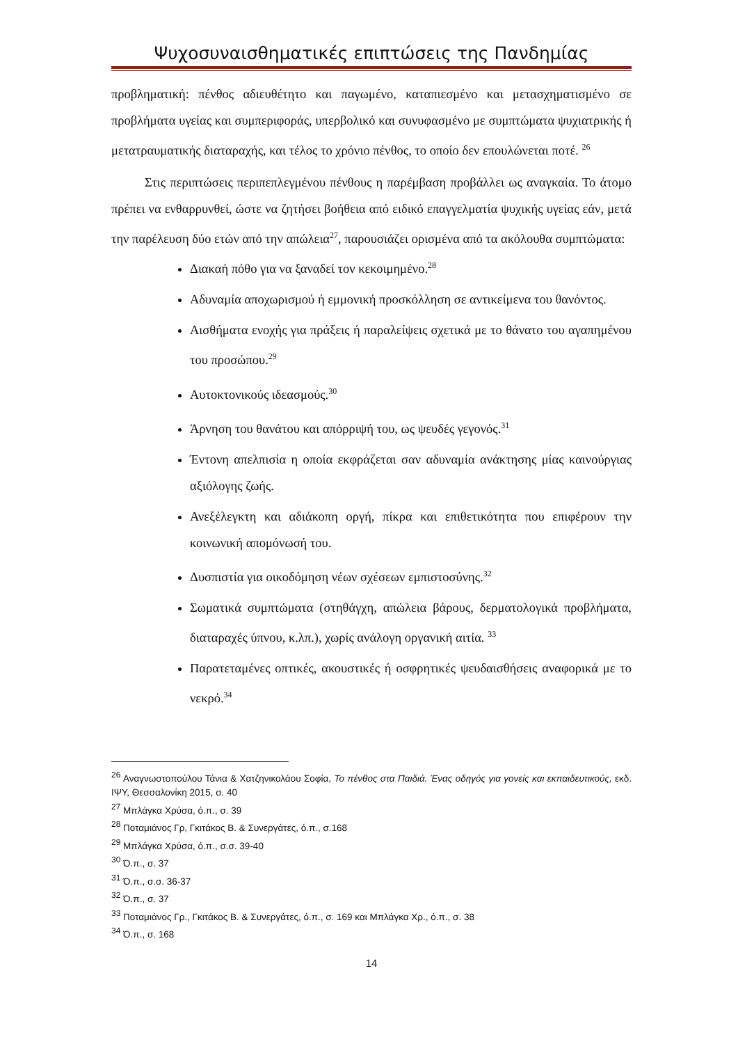Ψυχοσυναισθηματικές επιπτώσεις της Πανδημίας
προβληματική: πένθος αδιευθέτητο και παγωμένο, καταπιεσμένο και μετασχηματισμένο σε προβλήματα υγείας και συμπεριφοράς, υπερβολικό και συνυφασμένο με συμπτώματα ψυχιατρικής ή μετατραυματικής διαταραχής, και τέλος το χρόνιο πένθος, το οποίο δεν επουλώνεται ποτέ. <sup>26</sup>
Στις περιπτώσεις περιπεπλεγμένου πένθους η παρέμβαση προβάλλει ως αναγκαία. Το άτομο πρέπει να ενθαρρυνθεί, ώστε να ζητήσει βοήθεια από ειδικό επαγγελματία ψυχικής υγείας εάν, μετά την παρέλευση δύο ετών από την απώλεια<sup>27</sup>, παρουσιάζει ορισμένα από τα ακόλουθα συμπτώματα:
Διακαή πόθο για να ξαναδεί τον κεκοιμημένο.<sup>28</sup>
Αδυναμία αποχωρισμού ή εμμονική προσκόλληση σε αντικείμενα του θανόντος.
Αισθήματα ενοχής για πράξεις ή παραλείψεις σχετικά με το θάνατο του αγαπημένου του προσώπου.<sup>29</sup>
Αυτοκτονικούς ιδεασμούς.<sup>30</sup>
Άρνηση του θανάτου και απόρριψή του, ως ψευδές γεγονός.<sup>31</sup>
Έντονη απελπισία η οποία εκφράζεται σαν αδυναμία ανάκτησης μίας καινούργιας αξιόλογης ζωής.
Ανεξέλεγκτη και αδιάκοπη οργή, πίκρα και επιθετικότητα που επιφέρουν την κοινωνική απομόνωσή του.
Δυσπιστία για οικοδόμηση νέων σχέσεων εμπιστοσύνης.<sup>32</sup>
Σωματικά συμπτώματα (στηθάγχη, απώλεια βάρους, δερματολογικά προβλήματα, διαταραχές ύπνου, κ.λπ.), χωρίς ανάλογη οργανική αιτία. <sup>33</sup>
Παρατεταμένες οπτικές, ακουστικές ή οσφρητικές ψευδαισθήσεις αναφορικά με το νεκρό.<sup>34</sup>
<sup>26</sup> Αναγνωστοπούλου Τάνια & Χατζηνικολάου Σοφία, Το πένθος στα Παιδιά. Ένας οδηγός για γονείς και εκπαιδευτικούς, εκδ. ΙΨΥ, Θεσσαλονίκη 2015, σ. 40
<sup>27</sup> Μπλάγκα Χρύσα, ό.π., σ. 39
<sup>28</sup> Ποταμιάνος Γρ, Γκιτάκος Β. & Συνεργάτες, ό.π., σ.168
<sup>29</sup> Μπλάγκα Χρύσα, ό.π., σ.σ. 39-40
<sup>30</sup> Ό.π., σ. 37
<sup>31</sup> Ό.π., σ.σ. 36-37
<sup>32</sup> Ό.π., σ. 37
<sup>33</sup> Ποταμιάνος Γρ., Γκιτάκος Β. & Συνεργάτες, ό.π., σ. 169 και Μπλάγκα Χρ., ό.π., σ. 38
<sup>34</sup> Ό.π., σ. 168
14